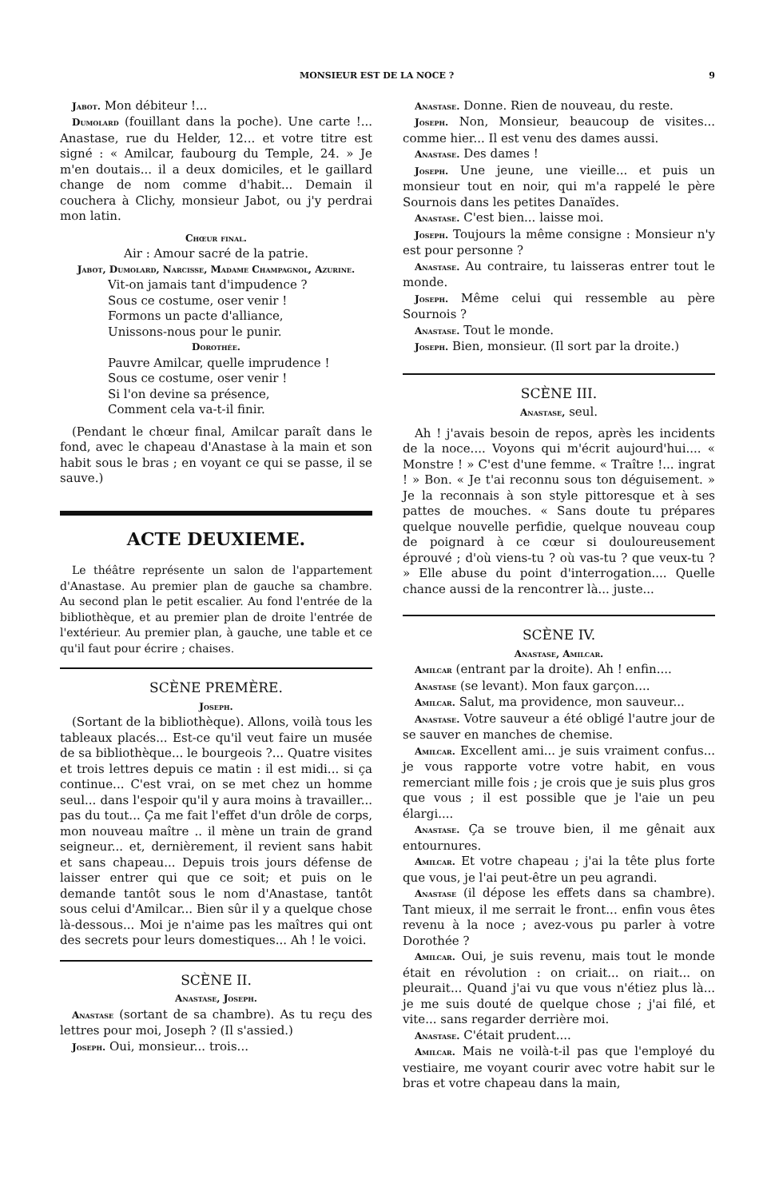MONSIEUR EST DE LA NOCE ? 9
Jabot. Mon débiteur !...
Dumolard (fouillant dans la poche). Une carte !... Anastase, rue du Helder, 12... et votre titre est signé : « Amilcar, faubourg du Temple, 24. » Je m'en doutais... il a deux domiciles, et le gaillard change de nom comme d'habit... Demain il couchera à Clichy, monsieur Jabot, ou j'y perdrai mon latin.
Chœur final.
Air : Amour sacré de la patrie.
Jabot, Dumolard, Narcisse, Madame Champagnol, Azurine.
Vit-on jamais tant d'impudence ?
Sous ce costume, oser venir !
Formons un pacte d'alliance,
Unissons-nous pour le punir.
Dorothée.
Pauvre Amilcar, quelle imprudence !
Sous ce costume, oser venir !
Si l'on devine sa présence,
Comment cela va-t-il finir.
(Pendant le chœur final, Amilcar paraît dans le fond, avec le chapeau d'Anastase à la main et son habit sous le bras ; en voyant ce qui se passe, il se sauve.)
ACTE DEUXIEME.
Le théâtre représente un salon de l'appartement d'Anastase. Au premier plan de gauche sa chambre. Au second plan le petit escalier. Au fond l'entrée de la bibliothèque, et au premier plan de droite l'entrée de l'extérieur. Au premier plan, à gauche, une table et ce qu'il faut pour écrire ; chaises.
SCÈNE PREMÈRE.
Joseph.
(Sortant de la bibliothèque). Allons, voilà tous les tableaux placés... Est-ce qu'il veut faire un musée de sa bibliothèque... le bourgeois ?... Quatre visites et trois lettres depuis ce matin : il est midi... si ça continue... C'est vrai, on se met chez un homme seul... dans l'espoir qu'il y aura moins à travailler... pas du tout... Ça me fait l'effet d'un drôle de corps, mon nouveau maître .. il mène un train de grand seigneur... et, dernièrement, il revient sans habit et sans chapeau... Depuis trois jours défense de laisser entrer qui que ce soit; et puis on le demande tantôt sous le nom d'Anastase, tantôt sous celui d'Amilcar... Bien sûr il y a quelque chose là-dessous... Moi je n'aime pas les maîtres qui ont des secrets pour leurs domestiques... Ah ! le voici.
SCÈNE II.
Anastase, Joseph.
Anastase (sortant de sa chambre). As tu reçu des lettres pour moi, Joseph ? (Il s'assied.)
Joseph. Oui, monsieur... trois...
Anastase. Donne. Rien de nouveau, du reste.
Joseph. Non, Monsieur, beaucoup de visites... comme hier... Il est venu des dames aussi.
Anastase. Des dames !
Joseph. Une jeune, une vieille... et puis un monsieur tout en noir, qui m'a rappelé le père Sournois dans les petites Danaïdes.
Anastase. C'est bien... laisse moi.
Joseph. Toujours la même consigne : Monsieur n'y est pour personne ?
Anastase. Au contraire, tu laisseras entrer tout le monde.
Joseph. Même celui qui ressemble au père Sournois ?
Anastase. Tout le monde.
Joseph. Bien, monsieur. (Il sort par la droite.)
SCÈNE III.
Anastase, seul.
Ah ! j'avais besoin de repos, après les incidents de la noce.... Voyons qui m'écrit aujourd'hui.... « Monstre ! » C'est d'une femme. « Traître !... ingrat ! » Bon. « Je t'ai reconnu sous ton déguisement. » Je la reconnais à son style pittoresque et à ses pattes de mouches. « Sans doute tu prépares quelque nouvelle perfidie, quelque nouveau coup de poignard à ce cœur si douloureusement éprouvé ; d'où viens-tu ? où vas-tu ? que veux-tu ? » Elle abuse du point d'interrogation.... Quelle chance aussi de la rencontrer là... juste...
SCÈNE IV.
Anastase, Amilcar.
Amilcar (entrant par la droite). Ah ! enfin....
Anastase (se levant). Mon faux garçon....
Amilcar. Salut, ma providence, mon sauveur...
Anastase. Votre sauveur a été obligé l'autre jour de se sauver en manches de chemise.
Amilcar. Excellent ami... je suis vraiment confus... je vous rapporte votre votre habit, en vous remerciant mille fois ; je crois que je suis plus gros que vous ; il est possible que je l'aie un peu élargi....
Anastase. Ça se trouve bien, il me gênait aux entournures.
Amilcar. Et votre chapeau ; j'ai la tête plus forte que vous, je l'ai peut-être un peu agrandi.
Anastase (il dépose les effets dans sa chambre). Tant mieux, il me serrait le front... enfin vous êtes revenu à la noce ; avez-vous pu parler à votre Dorothée ?
Amilcar. Oui, je suis revenu, mais tout le monde était en révolution : on criait... on riait... on pleurait... Quand j'ai vu que vous n'étiez plus là... je me suis douté de quelque chose ; j'ai filé, et vite... sans regarder derrière moi.
Anastase. C'était prudent....
Amilcar. Mais ne voilà-t-il pas que l'employé du vestiaire, me voyant courir avec votre habit sur le bras et votre chapeau dans la main,